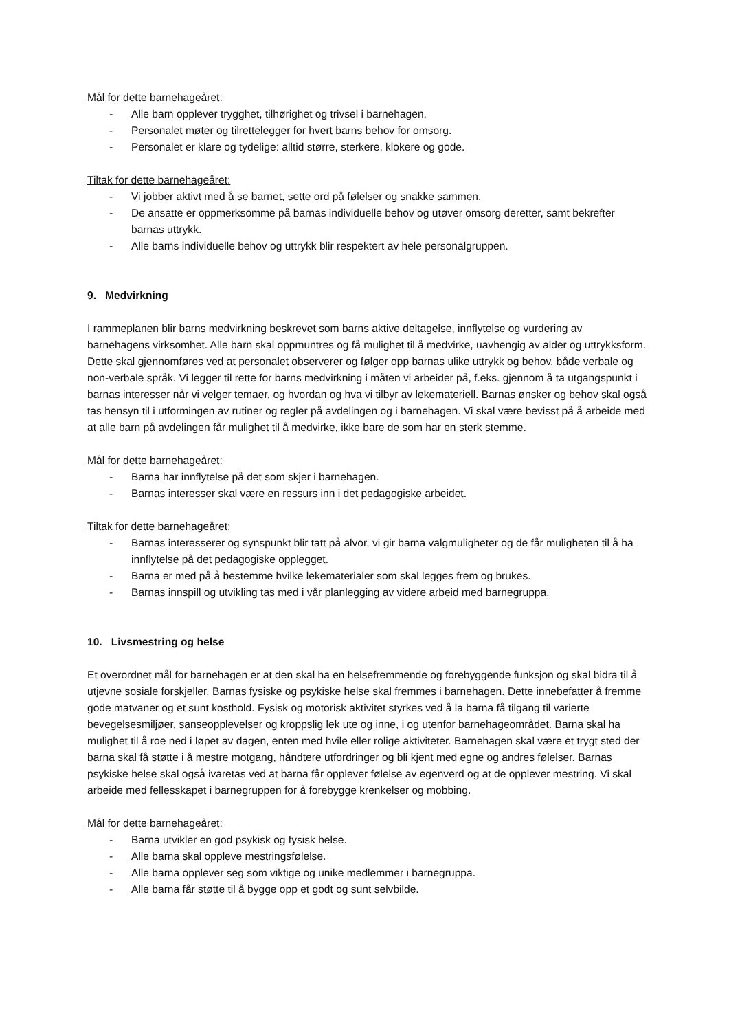Mål for dette barnehageåret:
- Alle barn opplever trygghet, tilhørighet og trivsel i barnehagen.
- Personalet møter og tilrettelegger for hvert barns behov for omsorg.
- Personalet er klare og tydelige: alltid større, sterkere, klokere og gode.
Tiltak for dette barnehageåret:
- Vi jobber aktivt med å se barnet, sette ord på følelser og snakke sammen.
- De ansatte er oppmerksomme på barnas individuelle behov og utøver omsorg deretter, samt bekrefter barnas uttrykk.
- Alle barns individuelle behov og uttrykk blir respektert av hele personalgruppen.
9. Medvirkning
I rammeplanen blir barns medvirkning beskrevet som barns aktive deltagelse, innflytelse og vurdering av barnehagens virksomhet. Alle barn skal oppmuntres og få mulighet til å medvirke, uavhengig av alder og uttrykksform. Dette skal gjennomføres ved at personalet observerer og følger opp barnas ulike uttrykk og behov, både verbale og non-verbale språk. Vi legger til rette for barns medvirkning i måten vi arbeider på, f.eks. gjennom å ta utgangspunkt i barnas interesser når vi velger temaer, og hvordan og hva vi tilbyr av lekemateriell. Barnas ønsker og behov skal også tas hensyn til i utformingen av rutiner og regler på avdelingen og i barnehagen. Vi skal være bevisst på å arbeide med at alle barn på avdelingen får mulighet til å medvirke, ikke bare de som har en sterk stemme.
Mål for dette barnehageåret:
- Barna har innflytelse på det som skjer i barnehagen.
- Barnas interesser skal være en ressurs inn i det pedagogiske arbeidet.
Tiltak for dette barnehageåret:
- Barnas interesserer og synspunkt blir tatt på alvor, vi gir barna valgmuligheter og de får muligheten til å ha innflytelse på det pedagogiske opplegget.
- Barna er med på å bestemme hvilke lekematerialer som skal legges frem og brukes.
- Barnas innspill og utvikling tas med i vår planlegging av videre arbeid med barnegruppa.
10. Livsmestring og helse
Et overordnet mål for barnehagen er at den skal ha en helsefremmende og forebyggende funksjon og skal bidra til å utjevne sosiale forskjeller. Barnas fysiske og psykiske helse skal fremmes i barnehagen. Dette innebefatter å fremme gode matvaner og et sunt kosthold. Fysisk og motorisk aktivitet styrkes ved å la barna få tilgang til varierte bevegelsesmiljøer, sanseopplevelser og kroppslig lek ute og inne, i og utenfor barnehageområdet. Barna skal ha mulighet til å roe ned i løpet av dagen, enten med hvile eller rolige aktiviteter. Barnehagen skal være et trygt sted der barna skal få støtte i å mestre motgang, håndtere utfordringer og bli kjent med egne og andres følelser. Barnas psykiske helse skal også ivaretas ved at barna får opplever følelse av egenverd og at de opplever mestring. Vi skal arbeide med fellesskapet i barnegruppen for å forebygge krenkelser og mobbing.
Mål for dette barnehageåret:
- Barna utvikler en god psykisk og fysisk helse.
- Alle barna skal oppleve mestringsfølelse.
- Alle barna opplever seg som viktige og unike medlemmer i barnegruppa.
- Alle barna får støtte til å bygge opp et godt og sunt selvbilde.